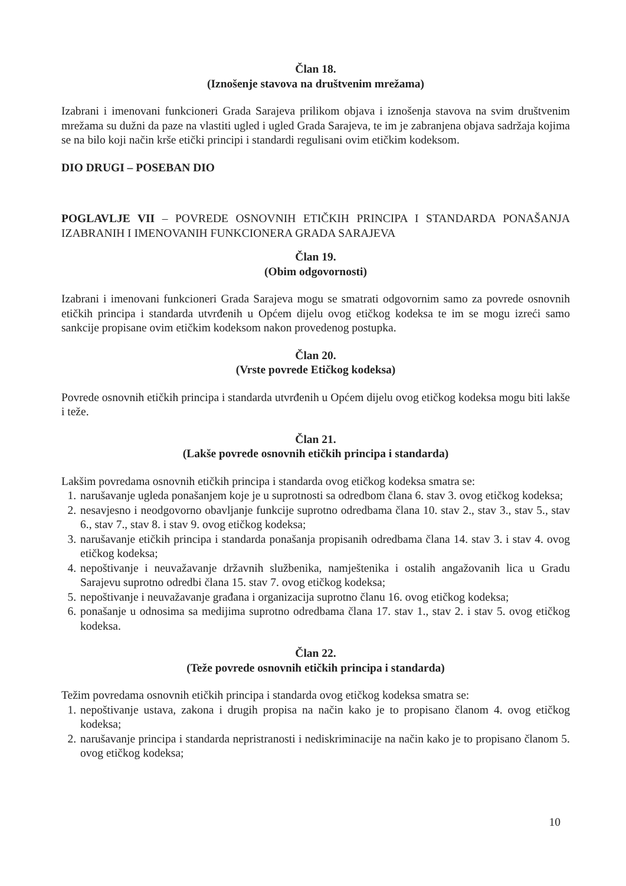Član 18.
(Iznošenje stavova na društvenim mrežama)
Izabrani i imenovani funkcioneri Grada Sarajeva prilikom objava i iznošenja stavova na svim društvenim mrežama su dužni da paze na vlastiti ugled i ugled Grada Sarajeva, te im je zabranjena objava sadržaja kojima se na bilo koji način krše etički principi i standardi regulisani ovim etičkim kodeksom.
DIO DRUGI – POSEBAN DIO
POGLAVLJE VII – POVREDE OSNOVNIH ETIČKIH PRINCIPA I STANDARDA PONAŠANJA IZABRANIH I IMENOVANIH FUNKCIONERA GRADA SARAJEVA
Član 19.
(Obim odgovornosti)
Izabrani i imenovani funkcioneri Grada Sarajeva mogu se smatrati odgovornim samo za povrede osnovnih etičkih principa i standarda utvrđenih u Općem dijelu ovog etičkog kodeksa te im se mogu izreći samo sankcije propisane ovim etičkim kodeksom nakon provedenog postupka.
Član 20.
(Vrste povrede Etičkog kodeksa)
Povrede osnovnih etičkih principa i standarda utvrđenih u Općem dijelu ovog etičkog kodeksa mogu biti lakše i teže.
Član 21.
(Lakše povrede osnovnih etičkih principa i standarda)
Lakšim povredama osnovnih etičkih principa i standarda ovog etičkog kodeksa smatra se:
1. narušavanje ugleda ponašanjem koje je u suprotnosti sa odredbom člana 6. stav 3. ovog etičkog kodeksa;
2. nesavjesno i neodgovorno obavljanje funkcije suprotno odredbama člana 10. stav 2., stav 3., stav 5., stav 6., stav 7., stav 8. i stav 9. ovog etičkog kodeksa;
3. narušavanje etičkih principa i standarda ponašanja propisanih odredbama člana 14. stav 3. i stav 4. ovog etičkog kodeksa;
4. nepoštivanje i neuvažavanje državnih službenika, namještenika i ostalih angažovanih lica u Gradu Sarajevu suprotno odredbi člana 15. stav 7. ovog etičkog kodeksa;
5. nepoštivanje i neuvažavanje građana i organizacija suprotno članu 16. ovog etičkog kodeksa;
6. ponašanje u odnosima sa medijima suprotno odredbama člana 17. stav 1., stav 2. i stav 5. ovog etičkog kodeksa.
Član 22.
(Teže povrede osnovnih etičkih principa i standarda)
Težim povredama osnovnih etičkih principa i standarda ovog etičkog kodeksa smatra se:
1. nepoštivanje ustava, zakona i drugih propisa na način kako je to propisano članom 4. ovog etičkog kodeksa;
2. narušavanje principa i standarda nepristranosti i nediskriminacije na način kako je to propisano članom 5. ovog etičkog kodeksa;
10